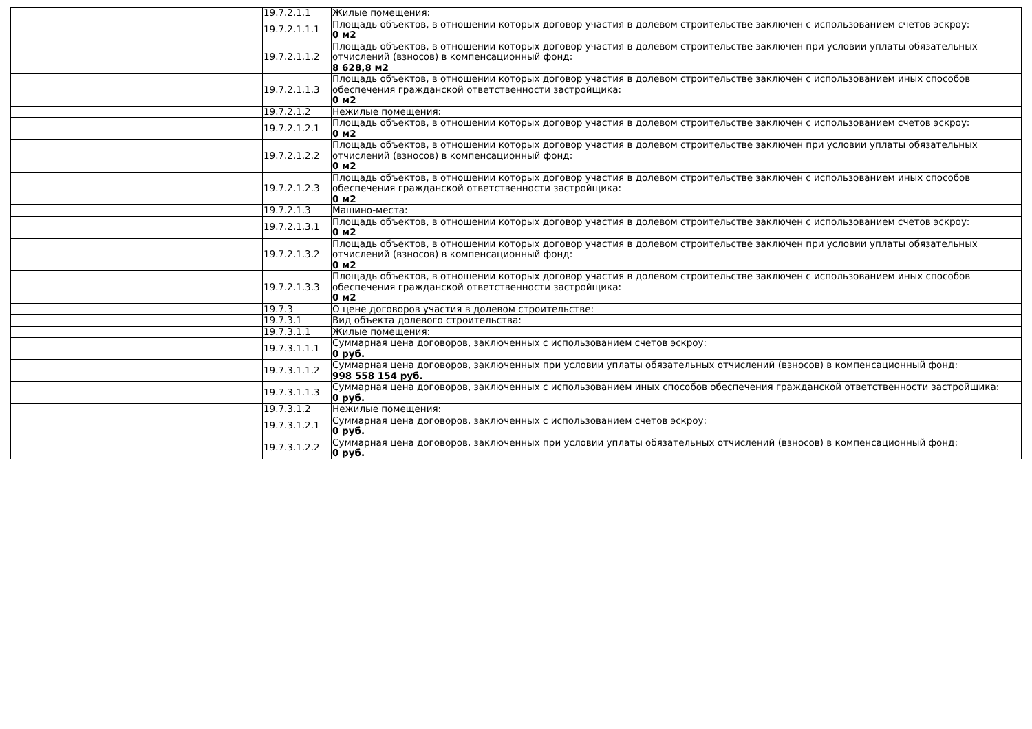| | 19.7.2.1.1 | Жилые помещения: |
| | 19.7.2.1.1.1 | Площадь объектов, в отношении которых договор участия в долевом строительстве заключен с использованием счетов эскроу: 0 м2 |
| | 19.7.2.1.1.2 | Площадь объектов, в отношении которых договор участия в долевом строительстве заключен при условии уплаты обязательных отчислений (взносов) в компенсационный фонд: 8 628,8 м2 |
| | 19.7.2.1.1.3 | Площадь объектов, в отношении которых договор участия в долевом строительстве заключен с использованием иных способов обеспечения гражданской ответственности застройщика: 0 м2 |
| | 19.7.2.1.2 | Нежилые помещения: |
| | 19.7.2.1.2.1 | Площадь объектов, в отношении которых договор участия в долевом строительстве заключен с использованием счетов эскроу: 0 м2 |
| | 19.7.2.1.2.2 | Площадь объектов, в отношении которых договор участия в долевом строительстве заключен при условии уплаты обязательных отчислений (взносов) в компенсационный фонд: 0 м2 |
| | 19.7.2.1.2.3 | Площадь объектов, в отношении которых договор участия в долевом строительстве заключен с использованием иных способов обеспечения гражданской ответственности застройщика: 0 м2 |
| | 19.7.2.1.3 | Машино-места: |
| | 19.7.2.1.3.1 | Площадь объектов, в отношении которых договор участия в долевом строительстве заключен с использованием счетов эскроу: 0 м2 |
| | 19.7.2.1.3.2 | Площадь объектов, в отношении которых договор участия в долевом строительстве заключен при условии уплаты обязательных отчислений (взносов) в компенсационный фонд: 0 м2 |
| | 19.7.2.1.3.3 | Площадь объектов, в отношении которых договор участия в долевом строительстве заключен с использованием иных способов обеспечения гражданской ответственности застройщика: 0 м2 |
| | 19.7.3 | О цене договоров участия в долевом строительстве: |
| | 19.7.3.1 | Вид объекта долевого строительства: |
| | 19.7.3.1.1 | Жилые помещения: |
| | 19.7.3.1.1.1 | Суммарная цена договоров, заключенных с использованием счетов эскроу: 0 руб. |
| | 19.7.3.1.1.2 | Суммарная цена договоров, заключенных при условии уплаты обязательных отчислений (взносов) в компенсационный фонд: 998 558 154 руб. |
| | 19.7.3.1.1.3 | Суммарная цена договоров, заключенных с использованием иных способов обеспечения гражданской ответственности застройщика: 0 руб. |
| | 19.7.3.1.2 | Нежилые помещения: |
| | 19.7.3.1.2.1 | Суммарная цена договоров, заключенных с использованием счетов эскроу: 0 руб. |
| | 19.7.3.1.2.2 | Суммарная цена договоров, заключенных при условии уплаты обязательных отчислений (взносов) в компенсационный фонд: 0 руб. |